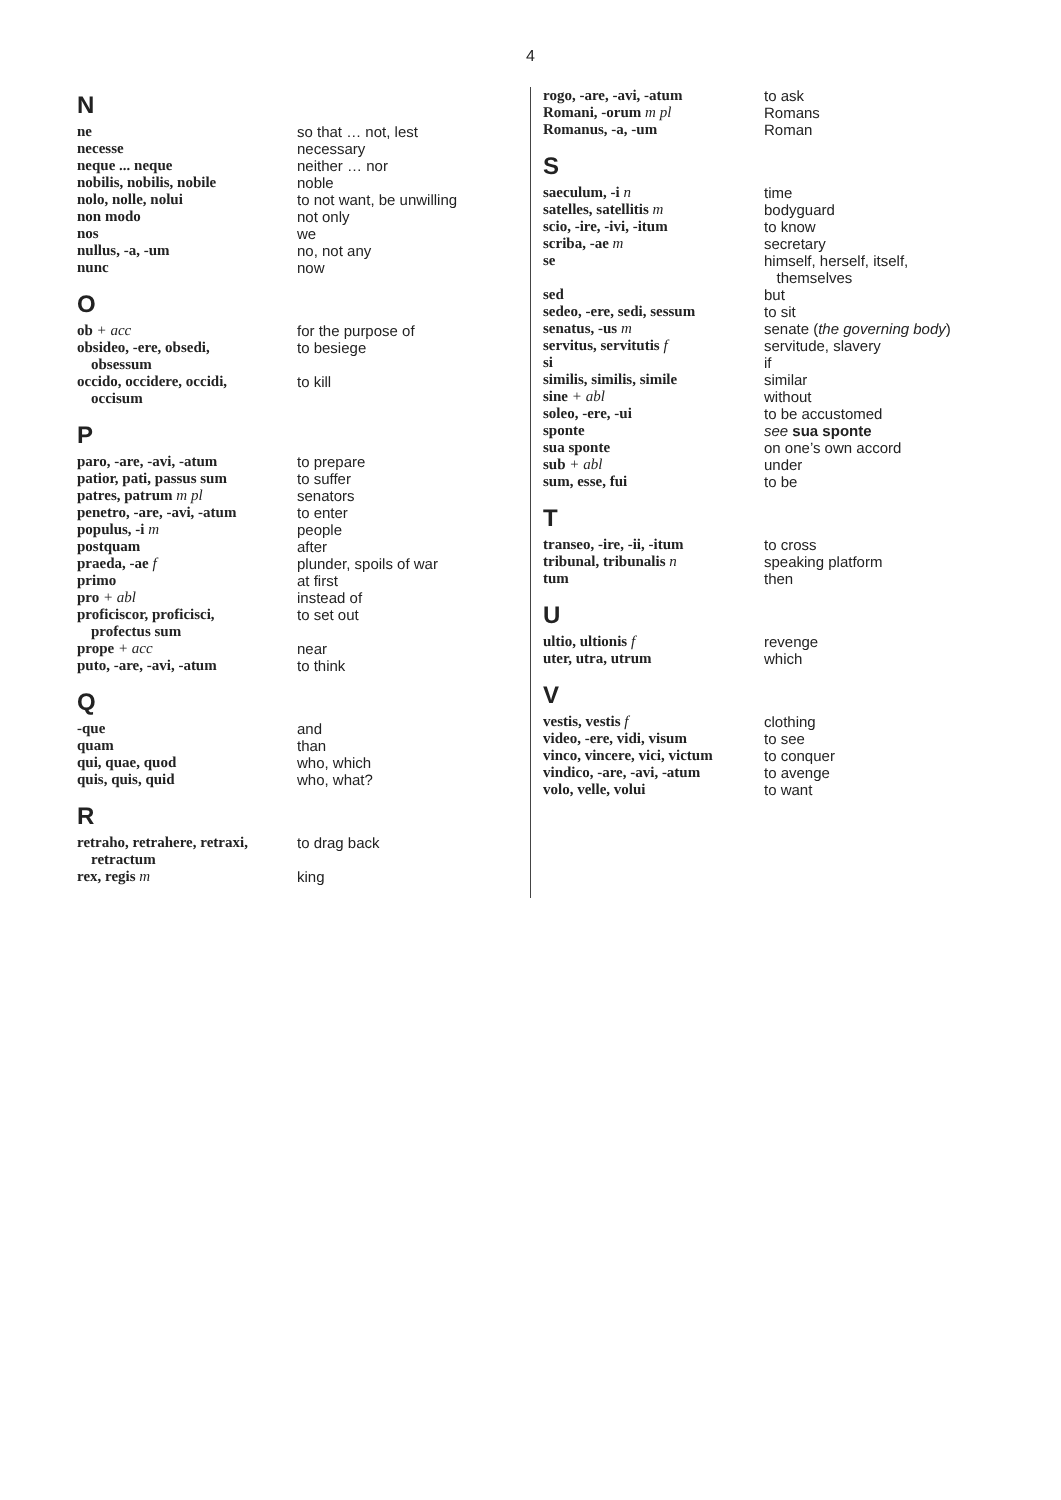4
N
ne so that … not, lest
necesse necessary
neque ... neque neither … nor
nobilis, nobilis, nobile noble
nolo, nolle, nolui to not want, be unwilling
non modo not only
nos we
nullus, -a, -um no, not any
nunc now
O
ob + acc for the purpose of
obsideo, -ere, obsedi,
obsessum
to besiege
occido, occidere, occidi,
occisum
to kill
P
paro, -are, -avi, -atum to prepare
patior, pati, passus sum to suffer
patres, patrum m pl senators
penetro, -are, -avi, -atum
to enter
populus, -i m people
postquam after
praeda, -ae f plunder, spoils of war
primo at first
pro + abl instead of
proficiscor, proficisci,
profectus sum
to set out
prope + acc near
puto, -are, -avi, -atum to think
Q
-que and
quam than
qui, quae, quod who, which
quis, quis, quid who, what?
R
retraho, retrahere, retraxi,
retractum
to drag back
rex, regis m king
rogo, -are, -avi, -atum to ask
Romani, -orum m pl Romans
Romanus, -a, -um Roman
S
saeculum, -i n time
satelles, satellitis m bodyguard
scio, -ire, -ivi, -itum to know
scriba, -ae m secretary
se himself, herself, itself,
themselves
sed but
sedeo, -ere, sedi, sessum
to sit
senatus, -us m senate (the governing body)
servitus, servitutis f servitude, slavery
si if
similis, similis, simile similar
sine + abl without
soleo, -ere, -ui to be accustomed
sponte see sua sponte
sua sponte on one’s own accord
sub + abl under
sum, esse, fui to be
T
transeo, -ire, -ii, -itum
to cross
tribunal, tribunalis n speaking platform
tum then
U
ultio, ultionis f revenge
uter, utra, utrum which
V
vestis, vestis f clothing
video, -ere, vidi, visum to see
vinco, vincere, vici, victum
to conquer
vindico, -are, -avi, -atum
to avenge
volo, velle, volui to want